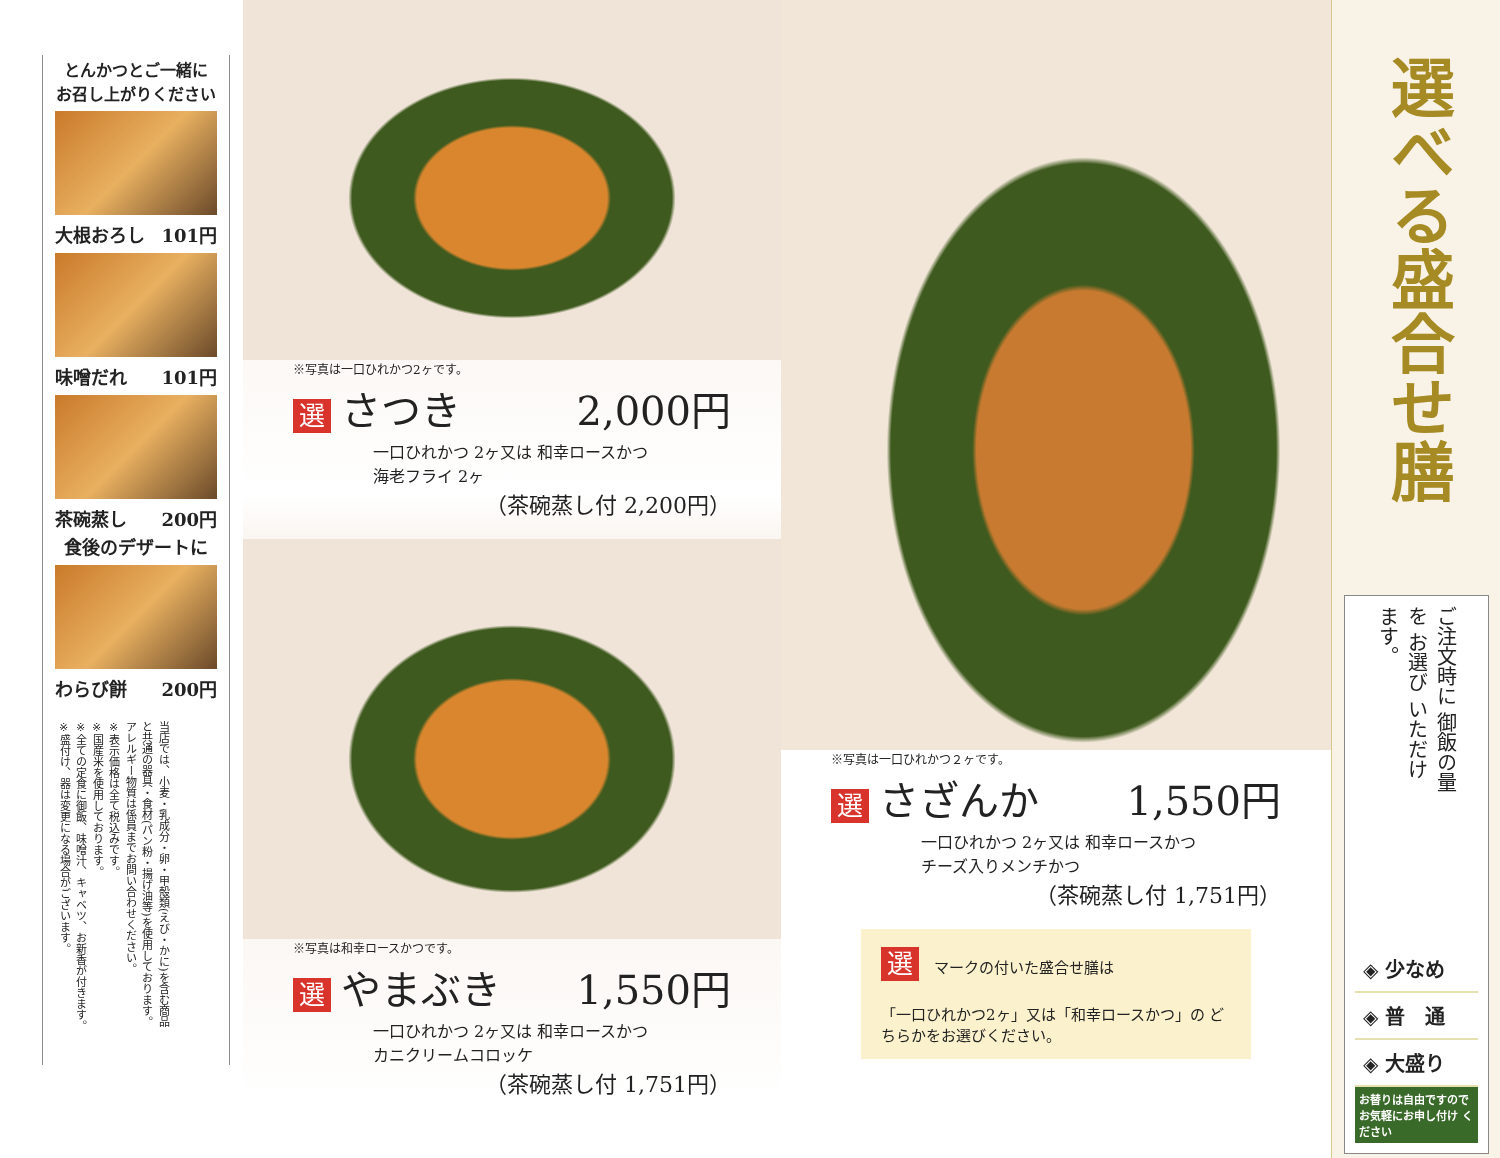とんかつとご一緒に
お召し上がりください
大根おろし 101円
味噌だれ 101円
茶碗蒸し 200円
食後のデザートに
わらび餅 200円
当店では、小麦・乳成分・卵・甲殻類(えび・かに)を含む商品と共通の器具・食材(パン粉・揚げ油等)を使用しております。
アレルギー物質は係員までお問い合わせください。
※表示価格は全て税込みです。
※国産米を使用しております。
※全ての定食に御飯、味噌汁、キャベツ、お新香が付きます。
※盛付け、器は変更になる場合がございます。
※写真は一口ひれかつ2ヶです。
選さつき 2,000円
一口ひれかつ 2ヶ又は 和幸ロースかつ
海老フライ 2ヶ
（茶碗蒸し付 2,200円）
※写真は和幸ロースかつです。
選やまぶき 1,550円
一口ひれかつ 2ヶ又は 和幸ロースかつ
カニクリームコロッケ
（茶碗蒸し付 1,751円）
※写真は一口ひれかつ２ヶです。
選さざんか 1,550円
一口ひれかつ 2ヶ又は 和幸ロースかつ
チーズ入りメンチかつ
（茶碗蒸し付 1,751円）
選 マークの付いた盛合せ膳は
「一口ひれかつ2ヶ」又は「和幸ロースかつ」の どちらかをお選びください。
選べる盛合せ膳
ご注文時に 御飯の量を お選び いただけます。
◈ 少なめ
◈ 普　通
◈ 大盛り
お替りは自由ですので お気軽にお申し付け ください